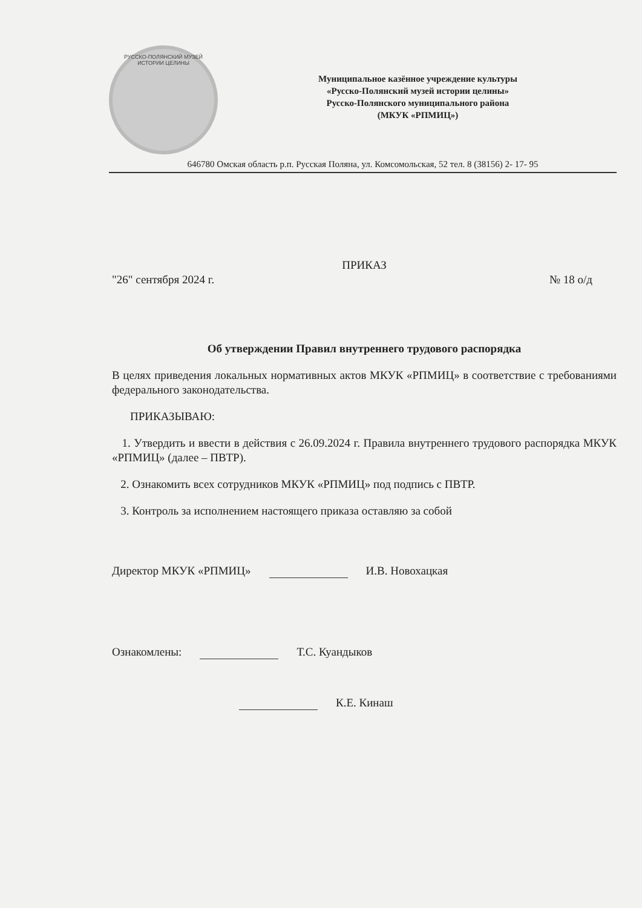РУССКО-ПОЛЯНСКИЙ МУЗЕЙ ИСТОРИИ ЦЕЛИНЫ
Муниципальное казённое учреждение культуры
«Русско-Полянский музей истории целины»
Русско-Полянского муниципального района
(МКУК «РПМИЦ»)
646780 Омская область р.п. Русская Поляна, ул. Комсомольская, 52 тел. 8 (38156) 2- 17- 95
ПРИКАЗ
"26" сентября 2024 г. № 18 о/д
Об утверждении Правил внутреннего трудового распорядка
В целях приведения локальных нормативных актов МКУК «РПМИЦ» в соответствие с требованиями федерального законодательства.
ПРИКАЗЫВАЮ:
1. Утвердить и ввести в действия с 26.09.2024 г. Правила внутреннего трудового распорядка МКУК «РПМИЦ» (далее – ПВТР).
2. Ознакомить всех сотрудников МКУК «РПМИЦ» под подпись с ПВТР.
3. Контроль за исполнением настоящего приказа оставляю за собой
Директор МКУК «РПМИЦ» И.В. Новохацкая
Ознакомлены: Т.С. Куандыков
К.Е. Кинаш